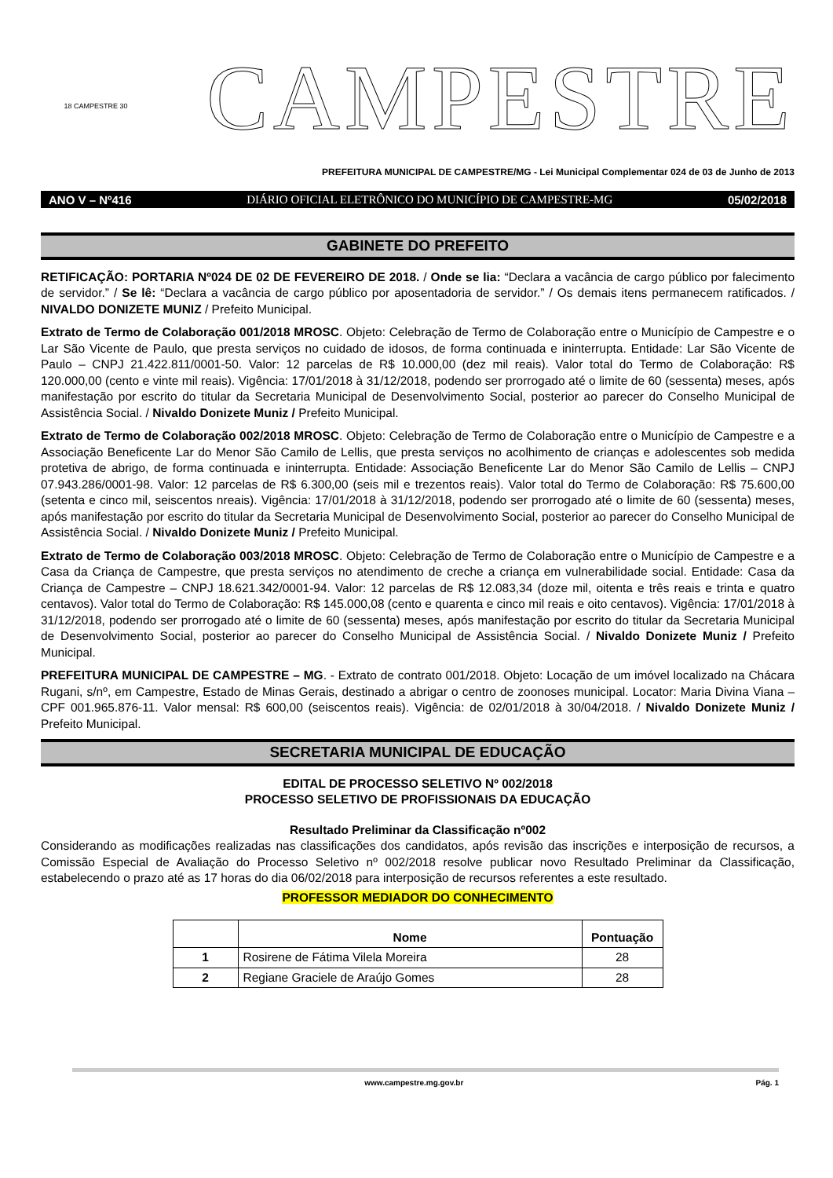18 CAMPESTRE 30
CAMPESTRE
PREFEITURA MUNICIPAL DE CAMPESTRE/MG - Lei Municipal Complementar 024 de 03 de Junho de 2013
ANO V – Nº416 DIÁRIO OFICIAL ELETRÔNICO DO MUNICÍPIO DE CAMPESTRE-MG 05/02/2018
GABINETE DO PREFEITO
RETIFICAÇÃO: PORTARIA Nº024 DE 02 DE FEVEREIRO DE 2018. / Onde se lia: “Declara a vacância de cargo público por falecimento de servidor.” / Se lê: “Declara a vacância de cargo público por aposentadoria de servidor.” / Os demais itens permanecem ratificados. / NIVALDO DONIZETE MUNIZ / Prefeito Municipal.
Extrato de Termo de Colaboração 001/2018 MROSC. Objeto: Celebração de Termo de Colaboração entre o Município de Campestre e o Lar São Vicente de Paulo, que presta serviços no cuidado de idosos, de forma continuada e ininterrupta. Entidade: Lar São Vicente de Paulo – CNPJ 21.422.811/0001-50. Valor: 12 parcelas de R$ 10.000,00 (dez mil reais). Valor total do Termo de Colaboração: R$ 120.000,00 (cento e vinte mil reais). Vigência: 17/01/2018 à 31/12/2018, podendo ser prorrogado até o limite de 60 (sessenta) meses, após manifestação por escrito do titular da Secretaria Municipal de Desenvolvimento Social, posterior ao parecer do Conselho Municipal de Assistência Social. / Nivaldo Donizete Muniz / Prefeito Municipal.
Extrato de Termo de Colaboração 002/2018 MROSC. Objeto: Celebração de Termo de Colaboração entre o Município de Campestre e a Associação Beneficente Lar do Menor São Camilo de Lellis, que presta serviços no acolhimento de crianças e adolescentes sob medida protetiva de abrigo, de forma continuada e ininterrupta. Entidade: Associação Beneficente Lar do Menor São Camilo de Lellis – CNPJ 07.943.286/0001-98. Valor: 12 parcelas de R$ 6.300,00 (seis mil e trezentos reais). Valor total do Termo de Colaboração: R$ 75.600,00 (setenta e cinco mil, seiscentos nreais). Vigência: 17/01/2018 à 31/12/2018, podendo ser prorrogado até o limite de 60 (sessenta) meses, após manifestação por escrito do titular da Secretaria Municipal de Desenvolvimento Social, posterior ao parecer do Conselho Municipal de Assistência Social. / Nivaldo Donizete Muniz / Prefeito Municipal.
Extrato de Termo de Colaboração 003/2018 MROSC. Objeto: Celebração de Termo de Colaboração entre o Município de Campestre e a Casa da Criança de Campestre, que presta serviços no atendimento de creche a criança em vulnerabilidade social. Entidade: Casa da Criança de Campestre – CNPJ 18.621.342/0001-94. Valor: 12 parcelas de R$ 12.083,34 (doze mil, oitenta e três reais e trinta e quatro centavos). Valor total do Termo de Colaboração: R$ 145.000,08 (cento e quarenta e cinco mil reais e oito centavos). Vigência: 17/01/2018 à 31/12/2018, podendo ser prorrogado até o limite de 60 (sessenta) meses, após manifestação por escrito do titular da Secretaria Municipal de Desenvolvimento Social, posterior ao parecer do Conselho Municipal de Assistência Social. / Nivaldo Donizete Muniz / Prefeito Municipal.
PREFEITURA MUNICIPAL DE CAMPESTRE – MG. - Extrato de contrato 001/2018. Objeto: Locação de um imóvel localizado na Chácara Rugani, s/nº, em Campestre, Estado de Minas Gerais, destinado a abrigar o centro de zoonoses municipal. Locator: Maria Divina Viana – CPF 001.965.876-11. Valor mensal: R$ 600,00 (seiscentos reais). Vigência: de 02/01/2018 à 30/04/2018. / Nivaldo Donizete Muniz / Prefeito Municipal.
SECRETARIA MUNICIPAL DE EDUCAÇÃO
EDITAL DE PROCESSO SELETIVO Nº 002/2018
PROCESSO SELETIVO DE PROFISSIONAIS DA EDUCAÇÃO
Resultado Preliminar da Classificação nº002
Considerando as modificações realizadas nas classificações dos candidatos, após revisão das inscrições e interposição de recursos, a Comissão Especial de Avaliação do Processo Seletivo nº 002/2018 resolve publicar novo Resultado Preliminar da Classificação, estabelecendo o prazo até as 17 horas do dia 06/02/2018 para interposição de recursos referentes a este resultado.
PROFESSOR MEDIADOR DO CONHECIMENTO
| | Nome | Pontuação |
| --- | --- | --- |
| 1 | Rosirene de Fátima Vilela Moreira | 28 |
| 2 | Regiane Graciele de Araújo Gomes | 28 |
www.campestre.mg.gov.br Pág. 1